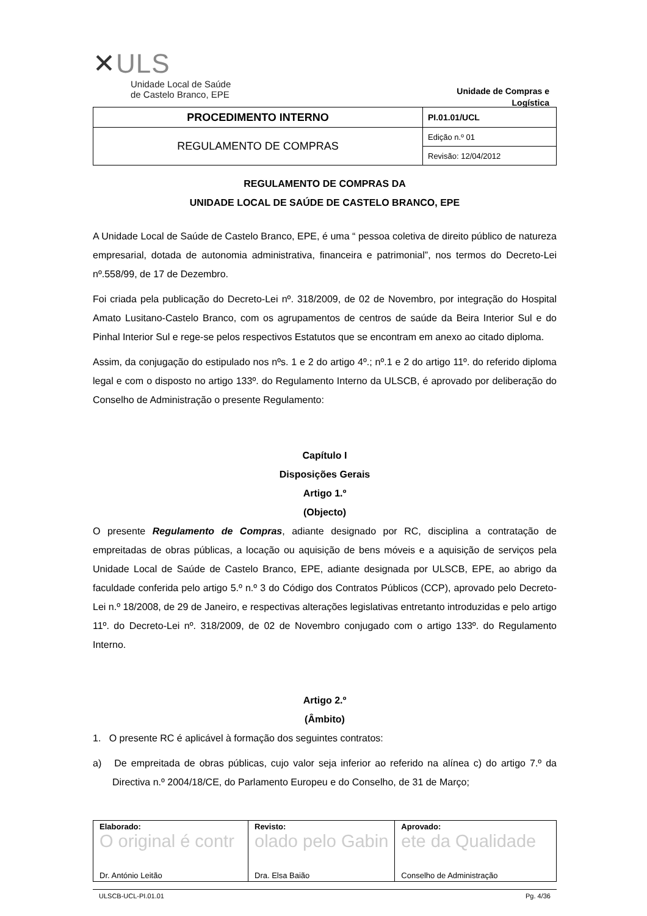✕ULS
Unidade Local de Saúde
de Castelo Branco, EPE
Unidade de Compras e Logística
| PROCEDIMENTO INTERNO | PI.01.01/UCL |
| REGULAMENTO DE COMPRAS | Edição n.º 01 |
| | Revisão: 12/04/2012 |
REGULAMENTO DE COMPRAS DA
UNIDADE LOCAL DE SAÚDE DE CASTELO BRANCO, EPE
A Unidade Local de Saúde de Castelo Branco, EPE, é uma “ pessoa coletiva de direito público de natureza empresarial, dotada de autonomia administrativa, financeira e patrimonial”, nos termos do Decreto-Lei nº.558/99, de 17 de Dezembro.
Foi criada pela publicação do Decreto-Lei nº. 318/2009, de 02 de Novembro, por integração do Hospital Amato Lusitano-Castelo Branco, com os agrupamentos de centros de saúde da Beira Interior Sul e do Pinhal Interior Sul e rege-se pelos respectivos Estatutos que se encontram em anexo ao citado diploma.
Assim, da conjugação do estipulado nos nºs. 1 e 2 do artigo 4º.; nº.1 e 2 do artigo 11º. do referido diploma legal e com o disposto no artigo 133º. do Regulamento Interno da ULSCB, é aprovado por deliberação do Conselho de Administração o presente Regulamento:
Capítulo I
Disposições Gerais
Artigo 1.º
(Objecto)
O presente Regulamento de Compras, adiante designado por RC, disciplina a contratação de empreitadas de obras públicas, a locação ou aquisição de bens móveis e a aquisição de serviços pela Unidade Local de Saúde de Castelo Branco, EPE, adiante designada por ULSCB, EPE, ao abrigo da faculdade conferida pelo artigo 5.º n.º 3 do Código dos Contratos Públicos (CCP), aprovado pelo Decreto-Lei n.º 18/2008, de 29 de Janeiro, e respectivas alterações legislativas entretanto introduzidas e pelo artigo 11º. do Decreto-Lei nº. 318/2009, de 02 de Novembro conjugado com o artigo 133º. do Regulamento Interno.
Artigo 2.º
(Âmbito)
1. O presente RC é aplicável à formação dos seguintes contratos:
a) De empreitada de obras públicas, cujo valor seja inferior ao referido na alínea c) do artigo 7.º da Directiva n.º 2004/18/CE, do Parlamento Europeu e do Conselho, de 31 de Março;
| Elaborado: O original é contr Dr. António Leitão | Revisto: olado pelo Gabin Dra. Elsa Baião | Aprovado: ete da Qualidade Conselho de Administração |
ULSCB-UCL-PI.01.01 Pg. 4/36